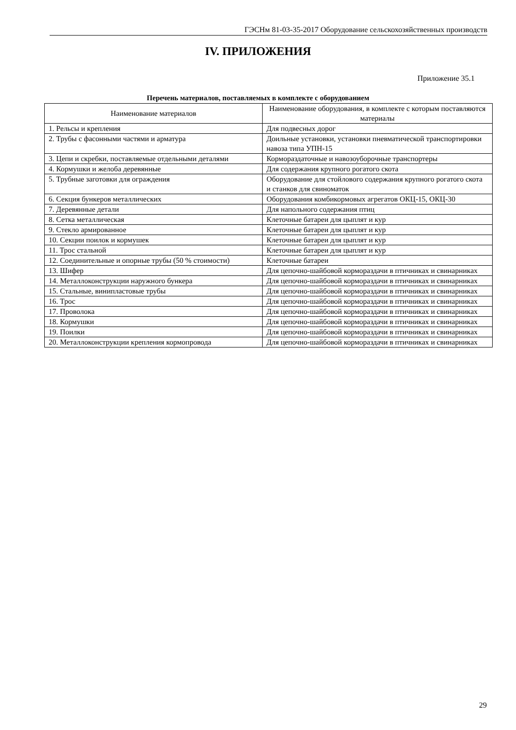ГЭСНм 81-03-35-2017 Оборудование сельскохозяйственных производств
IV. ПРИЛОЖЕНИЯ
Приложение 35.1
Перечень материалов, поставляемых в комплекте с оборудованием
| Наименование материалов | Наименование оборудования, в комплекте с которым поставляются материалы |
| --- | --- |
| 1. Рельсы и крепления | Для подвесных дорог |
| 2. Трубы с фасонными частями и арматура | Доильные установки, установки пневматической транспортировки навоза типа УПН-15 |
| 3. Цепи и скребки, поставляемые отдельными деталями | Кормораздаточные и навозоуборочные транспортеры |
| 4. Кормушки и желоба деревянные | Для содержания крупного рогатого скота |
| 5. Трубные заготовки для ограждения | Оборудование для стойлового содержания крупного рогатого скота и станков для свиноматок |
| 6. Секция бункеров металлических | Оборудования комбикормовых агрегатов ОКЦ-15, ОКЦ-30 |
| 7. Деревянные детали | Для напольного содержания птиц |
| 8. Сетка металлическая | Клеточные батареи для цыплят и кур |
| 9. Стекло армированное | Клеточные батареи для цыплят и кур |
| 10. Секции поилок и кормушек | Клеточные батареи для цыплят и кур |
| 11. Трос стальной | Клеточные батареи для цыплят и кур |
| 12. Соединительные и опорные трубы (50 % стоимости) | Клеточные батареи |
| 13. Шифер | Для цепочно-шайбовой кормораздачи в птичниках и свинарниках |
| 14. Металлоконструкции наружного бункера | Для цепочно-шайбовой кормораздачи в птичниках и свинарниках |
| 15. Стальные, винипластовые трубы | Для цепочно-шайбовой кормораздачи в птичниках и свинарниках |
| 16. Трос | Для цепочно-шайбовой кормораздачи в птичниках и свинарниках |
| 17. Проволока | Для цепочно-шайбовой кормораздачи в птичниках и свинарниках |
| 18. Кормушки | Для цепочно-шайбовой кормораздачи в птичниках и свинарниках |
| 19. Поилки | Для цепочно-шайбовой кормораздачи в птичниках и свинарниках |
| 20. Металлоконструкции крепления кормопровода | Для цепочно-шайбовой кормораздачи в птичниках и свинарниках |
29